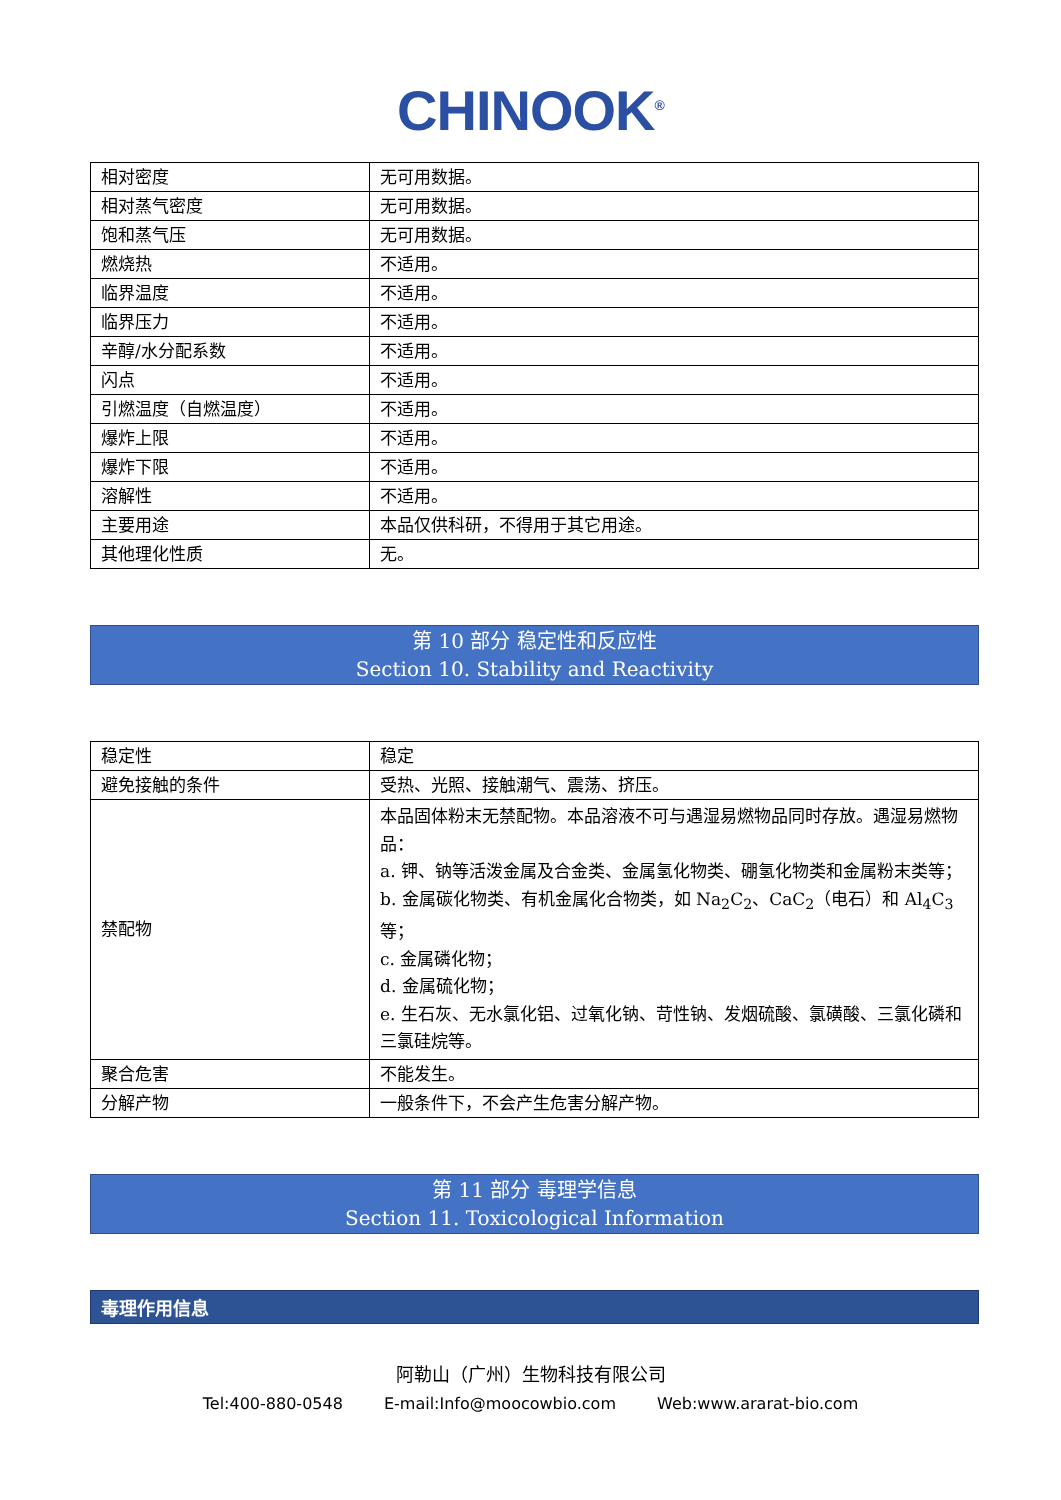CHINOOK<sup>®</sup>
| 相对密度 | 无可用数据。 |
| 相对蒸气密度 | 无可用数据。 |
| 饱和蒸气压 | 无可用数据。 |
| 燃烧热 | 不适用。 |
| 临界温度 | 不适用。 |
| 临界压力 | 不适用。 |
| 辛醇/水分配系数 | 不适用。 |
| 闪点 | 不适用。 |
| 引燃温度（自燃温度） | 不适用。 |
| 爆炸上限 | 不适用。 |
| 爆炸下限 | 不适用。 |
| 溶解性 | 不适用。 |
| 主要用途 | 本品仅供科研，不得用于其它用途。 |
| 其他理化性质 | 无。 |
第 10 部分 稳定性和反应性
Section 10. Stability and Reactivity
| 稳定性 | 稳定 |
| 避免接触的条件 | 受热、光照、接触潮气、震荡、挤压。 |
| 禁配物 | 本品固体粉末无禁配物。本品溶液不可与遇湿易燃物品同时存放。遇湿易燃物品： a. 钾、钠等活泼金属及合金类、金属氢化物类、硼氢化物类和金属粉末类等； b. 金属碳化物类、有机金属化合物类，如 Na<sub>2</sub>C<sub>2</sub>、CaC<sub>2</sub>（电石）和 Al<sub>4</sub>C<sub>3</sub> 等； c. 金属磷化物； d. 金属硫化物； e. 生石灰、无水氯化铝、过氧化钠、苛性钠、发烟硫酸、氯磺酸、三氯化磷和三氯硅烷等。 |
| 聚合危害 | 不能发生。 |
| 分解产物 | 一般条件下，不会产生危害分解产物。 |
第 11 部分 毒理学信息
Section 11. Toxicological Information
毒理作用信息
阿勒山（广州）生物科技有限公司
Tel:400-880-0548 E-mail:Info@moocowbio.com Web:www.ararat-bio.com